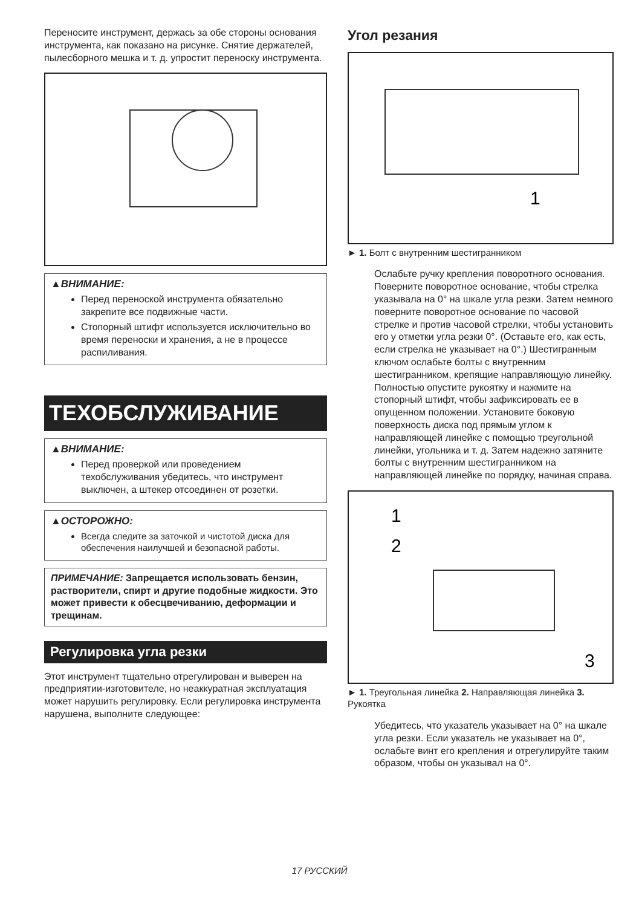Переносите инструмент, держась за обе стороны основания инструмента, как показано на рисунке. Снятие держателей, пылесборного мешка и т. д. упростит переноску инструмента.
▲ВНИМАНИЕ:
Перед переноской инструмента обязательно закрепите все подвижные части.
Стопорный штифт используется исключительно во время переноски и хранения, а не в процессе распиливания.
ТЕХОБСЛУЖИВАНИЕ
▲ВНИМАНИЕ:
Перед проверкой или проведением техобслуживания убедитесь, что инструмент выключен, а штекер отсоединен от розетки.
▲ОСТОРОЖНО:
Всегда следите за заточкой и чистотой диска для обеспечения наилучшей и безопасной работы.
ПРИМЕЧАНИЕ: Запрещается использовать бензин, растворители, спирт и другие подобные жидкости. Это может привести к обесцвечиванию, деформации и трещинам.
Регулировка угла резки
Этот инструмент тщательно отрегулирован и выверен на предприятии-изготовителе, но неаккуратная эксплуатация может нарушить регулировку. Если регулировка инструмента нарушена, выполните следующее:
Угол резания
1
► 1. Болт с внутренним шестигранником
Ослабьте ручку крепления поворотного основания. Поверните поворотное основание, чтобы стрелка указывала на 0° на шкале угла резки. Затем немного поверните поворотное основание по часовой стрелке и против часовой стрелки, чтобы установить его у отметки угла резки 0°. (Оставьте его, как есть, если стрелка не указывает на 0°.) Шестигранным ключом ослабьте болты с внутренним шестигранником, крепящие направляющую линейку.
Полностью опустите рукоятку и нажмите на стопорный штифт, чтобы зафиксировать ее в опущенном положении. Установите боковую поверхность диска под прямым углом к направляющей линейке с помощью треугольной линейки, угольника и т. д. Затем надежно затяните болты с внутренним шестигранником на направляющей линейке по порядку, начиная справа.
1
2
3
► 1. Треугольная линейка 2. Направляющая линейка 3. Рукоятка
Убедитесь, что указатель указывает на 0° на шкале угла резки. Если указатель не указывает на 0°, ослабьте винт его крепления и отрегулируйте таким образом, чтобы он указывал на 0°.
17 РУССКИЙ